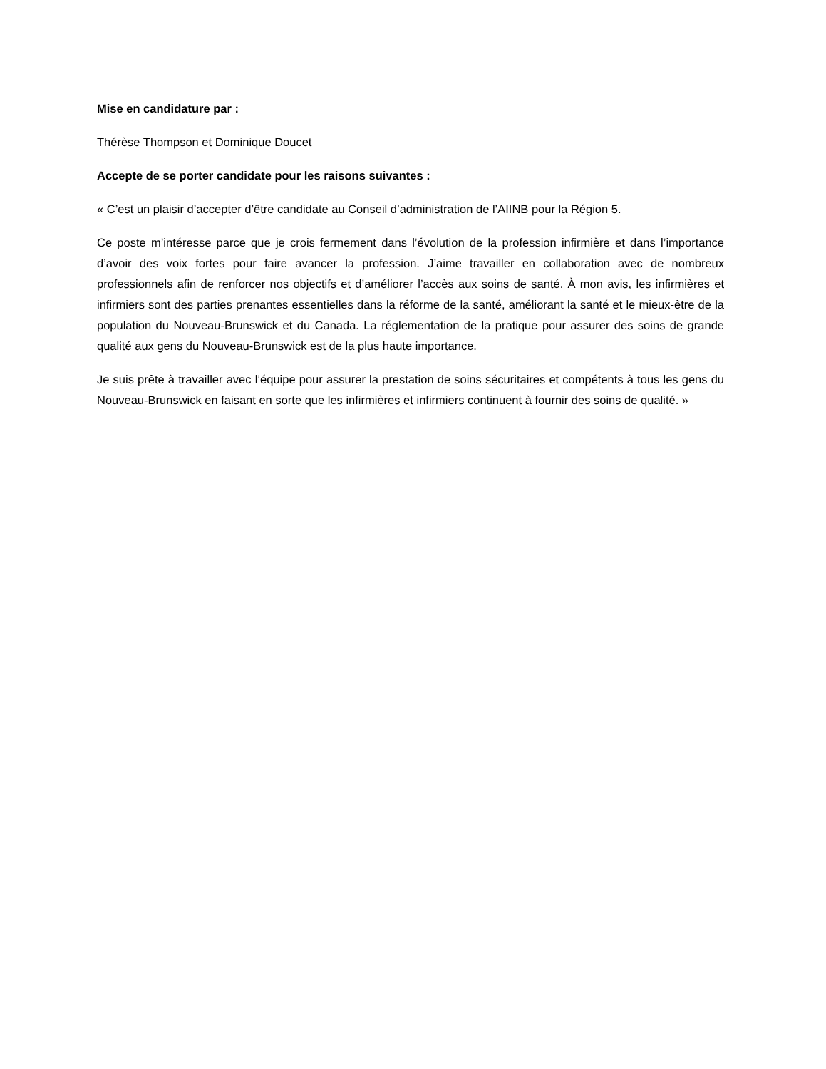Mise en candidature par :
Thérèse Thompson et Dominique Doucet
Accepte de se porter candidate pour les raisons suivantes :
« C’est un plaisir d’accepter d’être candidate au Conseil d’administration de l’AIINB pour la Région 5.
Ce poste m’intéresse parce que je crois fermement dans l’évolution de la profession infirmière et dans l’importance d’avoir des voix fortes pour faire avancer la profession. J’aime travailler en collaboration avec de nombreux professionnels afin de renforcer nos objectifs et d’améliorer l’accès aux soins de santé. À mon avis, les infirmières et infirmiers sont des parties prenantes essentielles dans la réforme de la santé, améliorant la santé et le mieux-être de la population du Nouveau-Brunswick et du Canada. La réglementation de la pratique pour assurer des soins de grande qualité aux gens du Nouveau-Brunswick est de la plus haute importance.
Je suis prête à travailler avec l’équipe pour assurer la prestation de soins sécuritaires et compétents à tous les gens du Nouveau-Brunswick en faisant en sorte que les infirmières et infirmiers continuent à fournir des soins de qualité. »